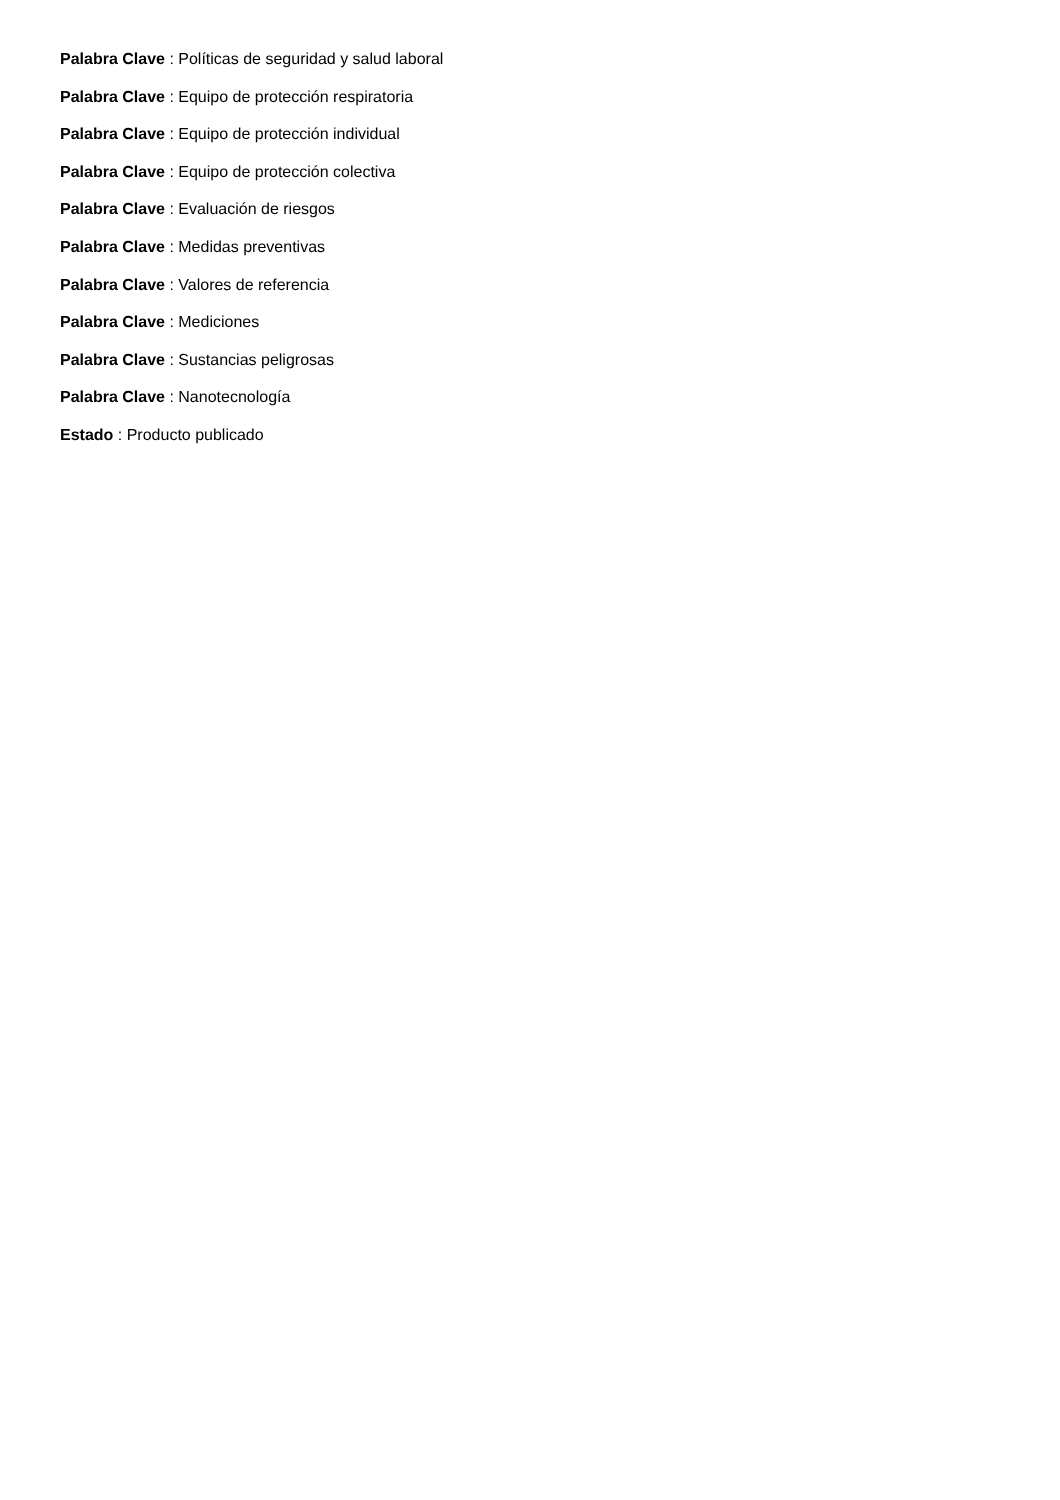Palabra Clave : Políticas de seguridad y salud laboral
Palabra Clave : Equipo de protección respiratoria
Palabra Clave : Equipo de protección individual
Palabra Clave : Equipo de protección colectiva
Palabra Clave : Evaluación de riesgos
Palabra Clave : Medidas preventivas
Palabra Clave : Valores de referencia
Palabra Clave : Mediciones
Palabra Clave : Sustancias peligrosas
Palabra Clave : Nanotecnología
Estado : Producto publicado